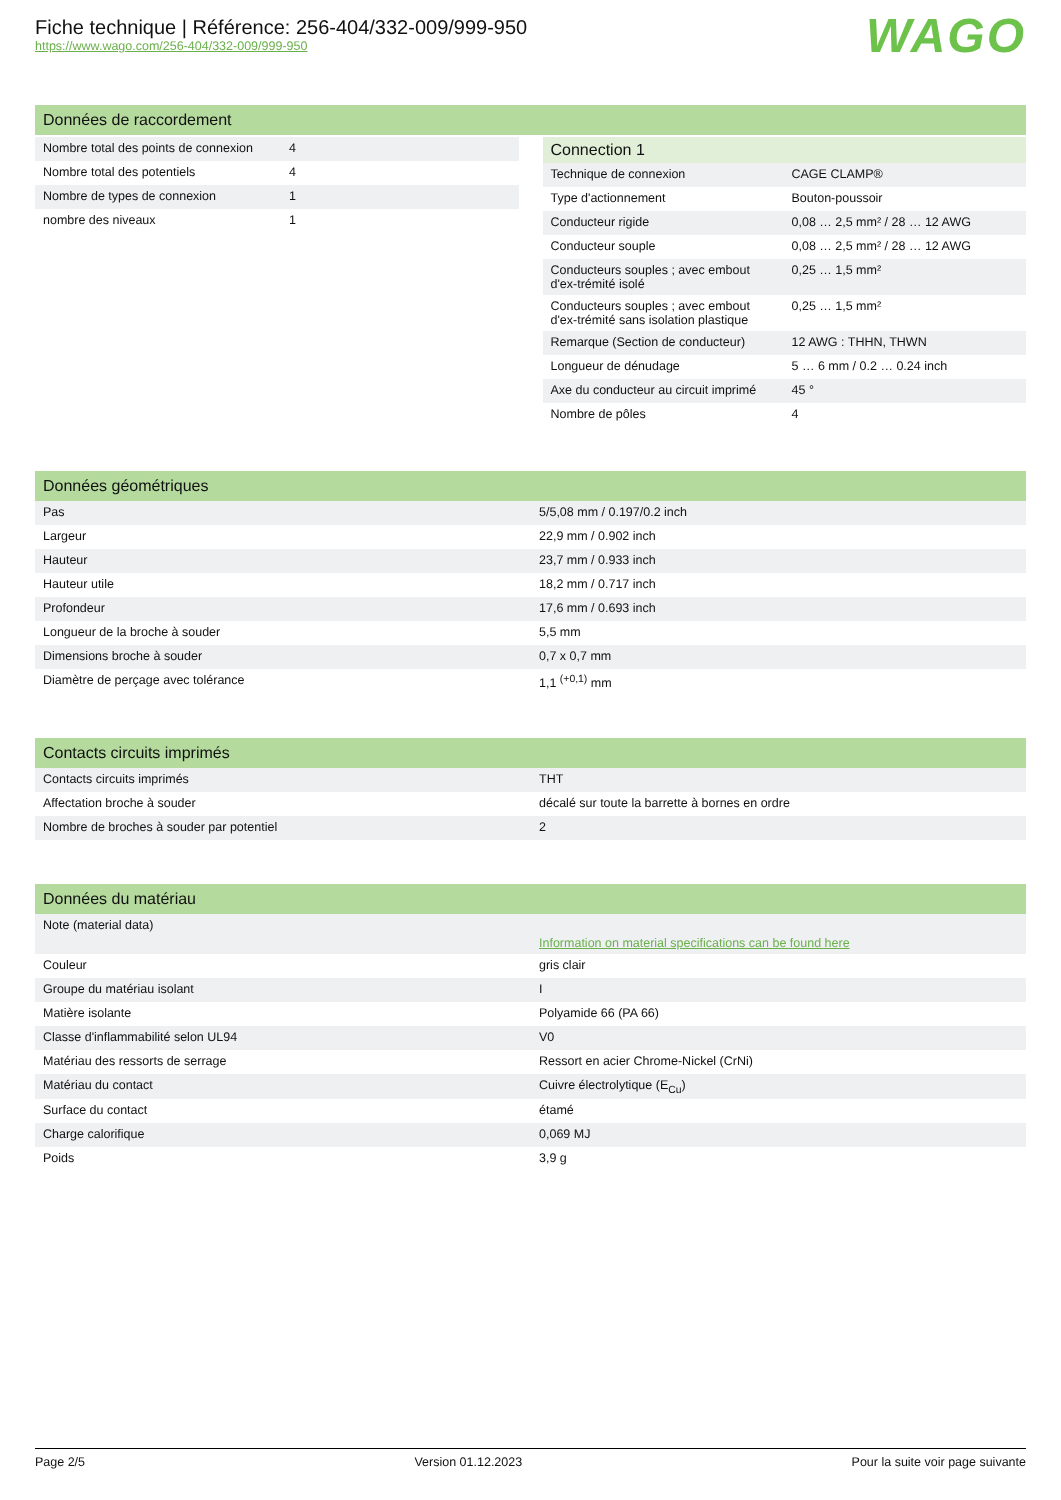Fiche technique | Référence: 256-404/332-009/999-950
https://www.wago.com/256-404/332-009/999-950
WAGO
Données de raccordement
| Nombre total des points de connexion | 4 |
| Nombre total des potentiels | 4 |
| Nombre de types de connexion | 1 |
| nombre des niveaux | 1 |
Connection 1
| Technique de connexion | CAGE CLAMP® |
| Type d'actionnement | Bouton-poussoir |
| Conducteur rigide | 0,08 … 2,5 mm² / 28 … 12 AWG |
| Conducteur souple | 0,08 … 2,5 mm² / 28 … 12 AWG |
| Conducteurs souples ; avec embout d'ex-trémité isolé | 0,25 … 1,5 mm² |
| Conducteurs souples ; avec embout d'ex-trémité sans isolation plastique | 0,25 … 1,5 mm² |
| Remarque (Section de conducteur) | 12 AWG : THHN, THWN |
| Longueur de dénudage | 5 … 6 mm / 0.2 … 0.24 inch |
| Axe du conducteur au circuit imprimé | 45 ° |
| Nombre de pôles | 4 |
Données géométriques
| Pas | 5/5,08 mm / 0.197/0.2 inch |
| Largeur | 22,9 mm / 0.902 inch |
| Hauteur | 23,7 mm / 0.933 inch |
| Hauteur utile | 18,2 mm / 0.717 inch |
| Profondeur | 17,6 mm / 0.693 inch |
| Longueur de la broche à souder | 5,5 mm |
| Dimensions broche à souder | 0,7 x 0,7 mm |
| Diamètre de perçage avec tolérance | 1,1 <sup>(+0,1)</sup> mm |
Contacts circuits imprimés
| Contacts circuits imprimés | THT |
| Affectation broche à souder | décalé sur toute la barrette à bornes en ordre |
| Nombre de broches à souder par potentiel | 2 |
Données du matériau
| Note (material data) | Information on material specifications can be found here |
| Couleur | gris clair |
| Groupe du matériau isolant | I |
| Matière isolante | Polyamide 66 (PA 66) |
| Classe d'inflammabilité selon UL94 | V0 |
| Matériau des ressorts de serrage | Ressort en acier Chrome-Nickel (CrNi) |
| Matériau du contact | Cuivre électrolytique (E<sub>Cu</sub>) |
| Surface du contact | étamé |
| Charge calorifique | 0,069 MJ |
| Poids | 3,9 g |
Page 2/5 Version 01.12.2023 Pour la suite voir page suivante